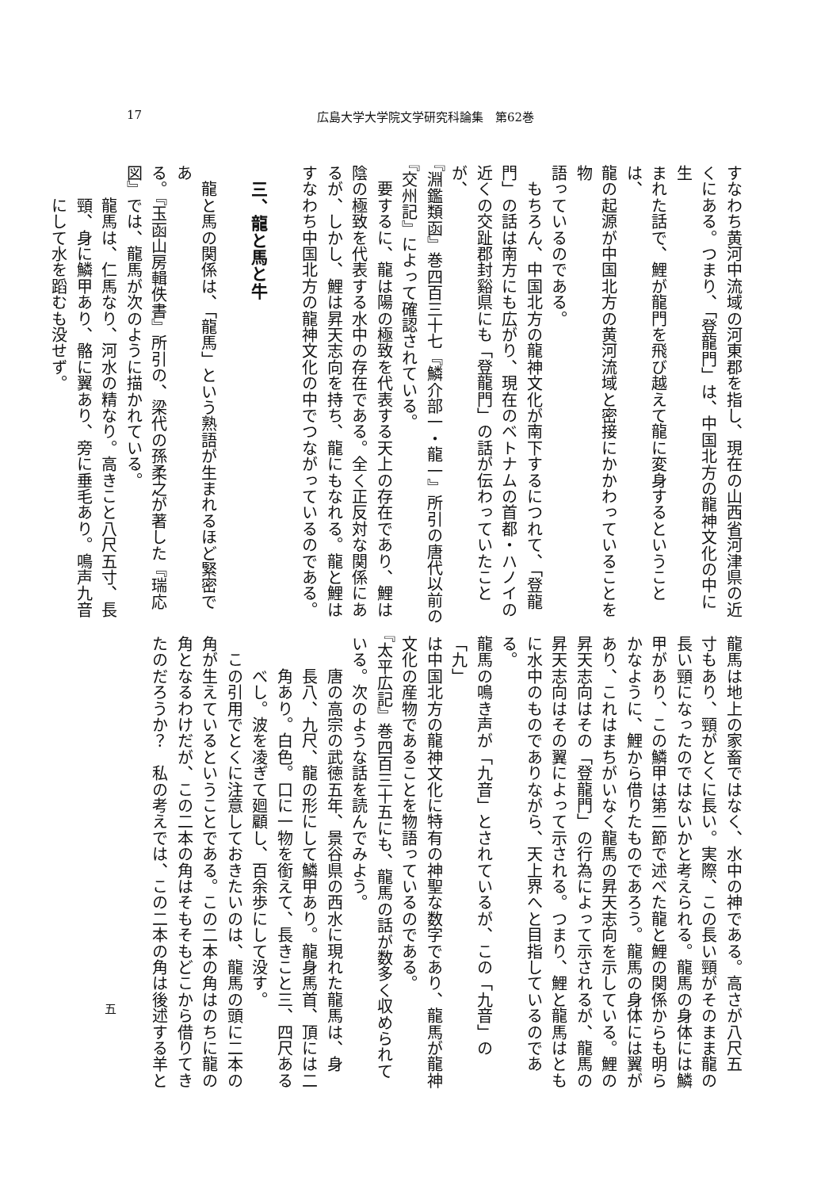17 広島大学大学院文学研究科論集　第62巻
すなわち黄河中流域の河東郡を指し、現在の山西省河津県の近
くにある。つまり、「登龍門」は、中国北方の龍神文化の中に生
まれた話で、鯉が龍門を飛び越えて龍に変身するということは、
龍の起源が中国北方の黄河流域と密接にかかわっていることを物
語っているのである。
　もちろん、中国北方の龍神文化が南下するにつれて、「登龍
門」の話は南方にも広がり、現在のベトナムの首都・ハノイの
近くの交趾郡封谿県にも「登龍門」の話が伝わっていたことが、
『淵鑑類函』巻四百三十七『鱗介部一・龍一』所引の唐代以前の
『交州記』によって確認されている。
　要するに、龍は陽の極致を代表する天上の存在であり、鯉は
陰の極致を代表する水中の存在である。全く正反対な関係にあ
るが、しかし、鯉は昇天志向を持ち、龍にもなれる。龍と鯉は
すなわち中国北方の龍神文化の中でつながっているのである。
　
三、龍と馬と牛
　龍と馬の関係は、「龍馬」という熟語が生まれるほど緊密であ
る。『玉函山房輯佚書』所引の、梁代の孫柔之が著した『瑞応
図』では、龍馬が次のように描かれている。
　　龍馬は、仁馬なり、河水の精なり。高きこと八尺五寸、長
　　頸、身に鱗甲あり、骼に翼あり、旁に垂毛あり。鳴声九音
　　にして水を蹈むも没せず。
五
龍馬は地上の家畜ではなく、水中の神である。高さが八尺五
寸もあり、頸がとくに長い。実際、この長い頸がそのまま龍の
長い頸になったのではないかと考えられる。龍馬の身体には鱗
甲があり、この鱗甲は第二節で述べた龍と鯉の関係からも明ら
かなように、鯉から借りたものであろう。龍馬の身体には翼が
あり、これはまちがいなく龍馬の昇天志向を示している。鯉の
昇天志向はその「登龍門」の行為によって示されるが、龍馬の
昇天志向はその翼によって示される。つまり、鯉と龍馬はとも
に水中のものでありながら、天上界へと目指しているのである。
龍馬の鳴き声が「九音」とされているが、この「九音」の「九」
は中国北方の龍神文化に特有の神聖な数字であり、龍馬が龍神
文化の産物であることを物語っているのである。
『太平広記』巻四百三十五にも、龍馬の話が数多く収められて
いる。次のような話を読んでみよう。
　　唐の高宗の武徳五年、景谷県の西水に現れた龍馬は、身
　　長八、九尺、龍の形にして鱗甲あり。龍身馬首、頂には二
　　角あり。白色。口に一物を銜えて、長きこと三、四尺ある
　　べし。波を凌ぎて廻顧し、百余歩にして没す。
　この引用でとくに注意しておきたいのは、龍馬の頭に二本の
角が生えているということである。この二本の角はのちに龍の
角となるわけだが、この二本の角はそもそもどこから借りてき
たのだろうか？　私の考えでは、この二本の角は後述する羊と